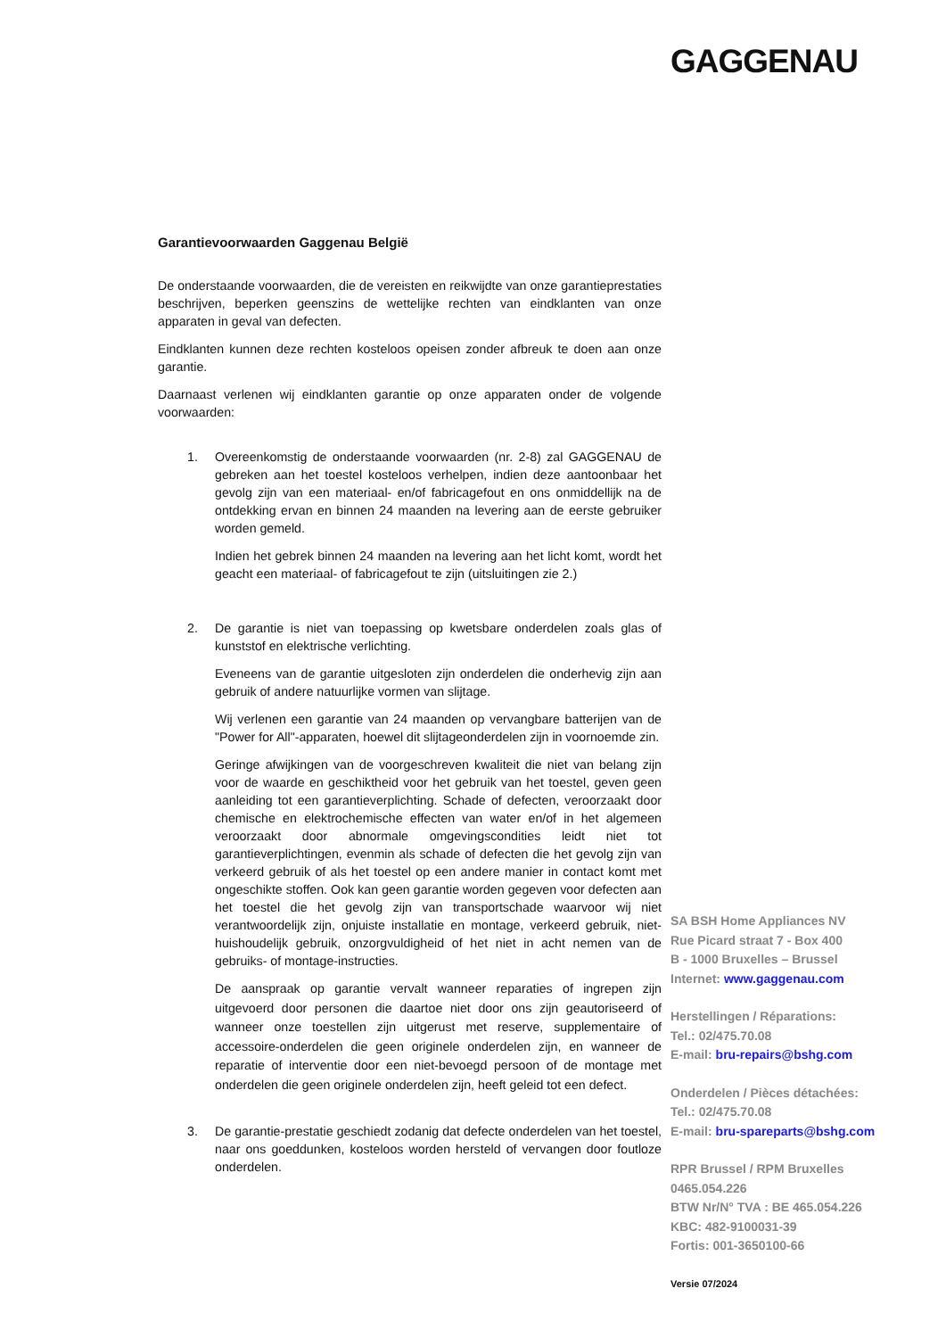GAGGENAU
Garantievoorwaarden Gaggenau België
De onderstaande voorwaarden, die de vereisten en reikwijdte van onze garantieprestaties beschrijven, beperken geenszins de wettelijke rechten van eindklanten van onze apparaten in geval van defecten.
Eindklanten kunnen deze rechten kosteloos opeisen zonder afbreuk te doen aan onze garantie.
Daarnaast verlenen wij eindklanten garantie op onze apparaten onder de volgende voorwaarden:
1. Overeenkomstig de onderstaande voorwaarden (nr. 2-8) zal GAGGENAU de gebreken aan het toestel kosteloos verhelpen, indien deze aantoonbaar het gevolg zijn van een materiaal- en/of fabricagefout en ons onmiddellijk na de ontdekking ervan en binnen 24 maanden na levering aan de eerste gebruiker worden gemeld.
Indien het gebrek binnen 24 maanden na levering aan het licht komt, wordt het geacht een materiaal- of fabricagefout te zijn (uitsluitingen zie 2.)
2. De garantie is niet van toepassing op kwetsbare onderdelen zoals glas of kunststof en elektrische verlichting.
Eveneens van de garantie uitgesloten zijn onderdelen die onderhevig zijn aan gebruik of andere natuurlijke vormen van slijtage.
Wij verlenen een garantie van 24 maanden op vervangbare batterijen van de "Power for All"-apparaten, hoewel dit slijtageonderdelen zijn in voornoemde zin.
Geringe afwijkingen van de voorgeschreven kwaliteit die niet van belang zijn voor de waarde en geschiktheid voor het gebruik van het toestel, geven geen aanleiding tot een garantieverplichting. Schade of defecten, veroorzaakt door chemische en elektrochemische effecten van water en/of in het algemeen veroorzaakt door abnormale omgevingscondities leidt niet tot garantieverplichtingen, evenmin als schade of defecten die het gevolg zijn van verkeerd gebruik of als het toestel op een andere manier in contact komt met ongeschikte stoffen. Ook kan geen garantie worden gegeven voor defecten aan het toestel die het gevolg zijn van transportschade waarvoor wij niet verantwoordelijk zijn, onjuiste installatie en montage, verkeerd gebruik, niet-huishoudelijk gebruik, onzorgvuldigheid of het niet in acht nemen van de gebruiks- of montage-instructies.
De aanspraak op garantie vervalt wanneer reparaties of ingrepen zijn uitgevoerd door personen die daartoe niet door ons zijn geautoriseerd of wanneer onze toestellen zijn uitgerust met reserve, supplementaire of accessoire-onderdelen die geen originele onderdelen zijn, en wanneer de reparatie of interventie door een niet-bevoegd persoon of de montage met onderdelen die geen originele onderdelen zijn, heeft geleid tot een defect.
3. De garantie-prestatie geschiedt zodanig dat defecte onderdelen van het toestel, naar ons goeddunken, kosteloos worden hersteld of vervangen door foutloze onderdelen.
SA BSH Home Appliances NV
Rue Picard straat 7 - Box 400
B - 1000 Bruxelles – Brussel
Internet: www.gaggenau.com
Herstellingen / Réparations:
Tel.: 02/475.70.08
E-mail: bru-repairs@bshg.com
Onderdelen / Pièces détachées:
Tel.: 02/475.70.08
E-mail: bru-spareparts@bshg.com
RPR Brussel / RPM Bruxelles
0465.054.226
BTW Nr/N° TVA : BE 465.054.226
KBC: 482-9100031-39
Fortis: 001-3650100-66
Versie 07/2024